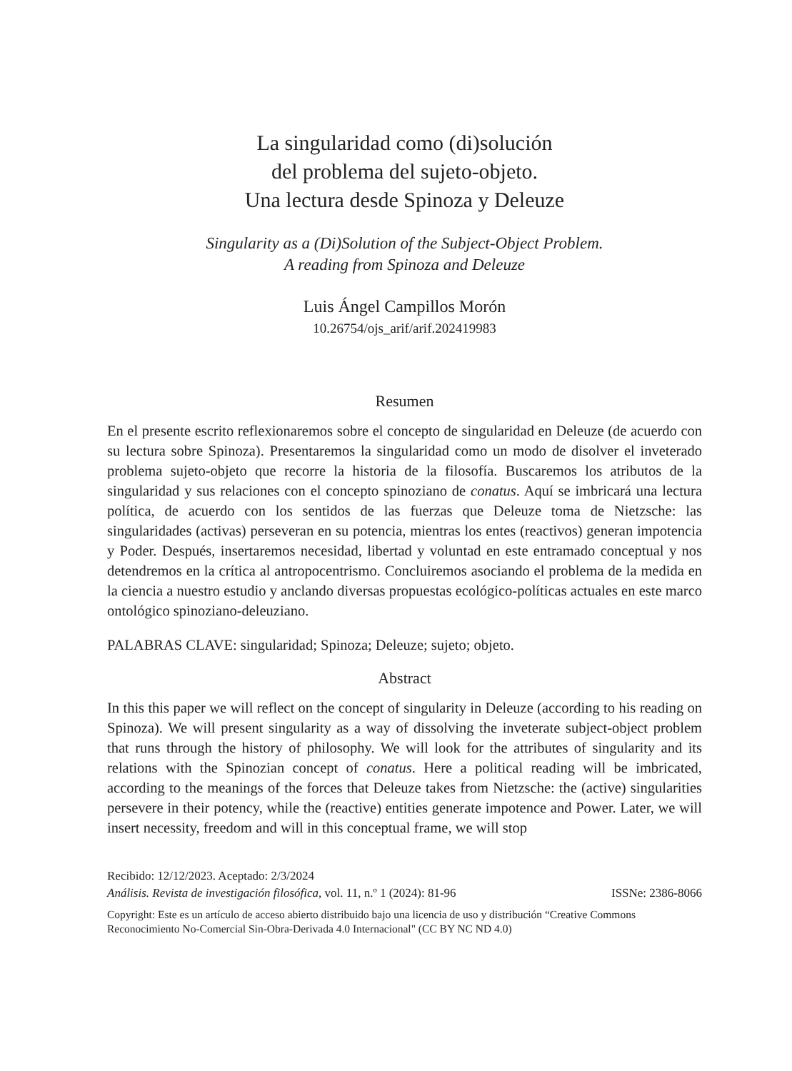La singularidad como (di)solución
del problema del sujeto-objeto.
Una lectura desde Spinoza y Deleuze
Singularity as a (Di)Solution of the Subject-Object Problem.
A reading from Spinoza and Deleuze
Luis Ángel Campillos Morón
10.26754/ojs_arif/arif.202419983
Resumen
En el presente escrito reflexionaremos sobre el concepto de singularidad en Deleuze (de acuerdo con su lectura sobre Spinoza). Presentaremos la singularidad como un modo de disolver el inveterado problema sujeto-objeto que recorre la historia de la filosofía. Buscaremos los atributos de la singularidad y sus relaciones con el concepto spinoziano de conatus. Aquí se imbricará una lectura política, de acuerdo con los sentidos de las fuerzas que Deleuze toma de Nietzsche: las singularidades (activas) perseveran en su potencia, mientras los entes (reactivos) generan impotencia y Poder. Después, insertaremos necesidad, libertad y voluntad en este entramado conceptual y nos detendremos en la crítica al antropocentrismo. Concluiremos asociando el problema de la medida en la ciencia a nuestro estudio y anclando diversas propuestas ecológico-políticas actuales en este marco ontológico spinoziano-deleuziano.
PALABRAS CLAVE: singularidad; Spinoza; Deleuze; sujeto; objeto.
Abstract
In this this paper we will reflect on the concept of singularity in Deleuze (according to his reading on Spinoza). We will present singularity as a way of dissolving the inveterate subject-object problem that runs through the history of philosophy. We will look for the attributes of singularity and its relations with the Spinozian concept of conatus. Here a political reading will be imbricated, according to the meanings of the forces that Deleuze takes from Nietzsche: the (active) singularities persevere in their potency, while the (reactive) entities generate impotence and Power. Later, we will insert necessity, freedom and will in this conceptual frame, we will stop
Recibido: 12/12/2023. Aceptado: 2/3/2024
Análisis. Revista de investigación filosófica, vol. 11, n.º 1 (2024): 81-96 ISSNe: 2386-8066
Copyright: Este es un artículo de acceso abierto distribuido bajo una licencia de uso y distribución “Creative Commons Reconocimiento No-Comercial Sin-Obra-Derivada 4.0 Internacional" (CC BY NC ND 4.0)